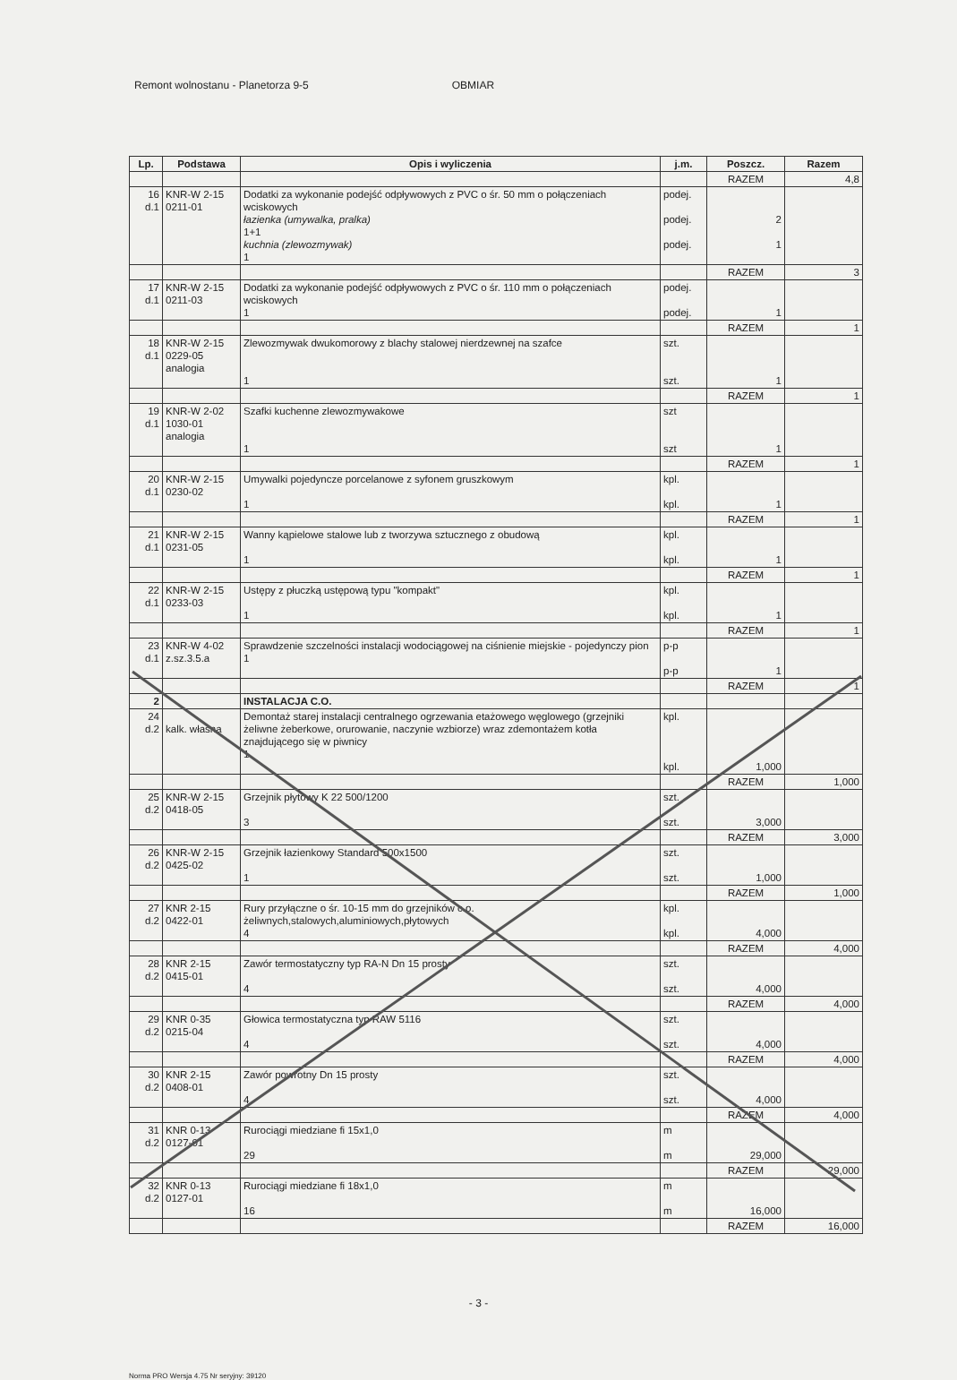Remont wolnostanu - Planetorza 9-5 OBMIAR
| Lp. | Podstawa | Opis i wyliczenia | j.m. | Poszcz. | Razem |
| --- | --- | --- | --- | --- | --- |
| | | | | RAZEM | 4,8 |
| 16 d.1 | KNR-W 2-15 0211-01 | Dodatki za wykonanie podejść odpływowych z PVC o śr. 50 mm o połączeniach wciskowych łazienka (umywalka, pralka) 1+1 kuchnia (zlewozmywak) 1 | podej. podej. podej. | 2 1 | |
| | | | | RAZEM | 3 |
| 17 d.1 | KNR-W 2-15 0211-03 | Dodatki za wykonanie podejść odpływowych z PVC o śr. 110 mm o połączeniach wciskowych 1 | podej. podej. | 1 | |
| | | | | RAZEM | 1 |
| 18 d.1 | KNR-W 2-15 0229-05 analogia | Zlewozmywak dwukomorowy z blachy stalowej nierdzewnej na szafce 1 | szt. szt. | 1 | |
| | | | | RAZEM | 1 |
| 19 d.1 | KNR-W 2-02 1030-01 analogia | Szafki kuchenne zlewozmywakowe 1 | szt szt | 1 | |
| | | | | RAZEM | 1 |
| 20 d.1 | KNR-W 2-15 0230-02 | Umywalki pojedyncze porcelanowe z syfonem gruszkowym 1 | kpl. kpl. | 1 | |
| | | | | RAZEM | 1 |
| 21 d.1 | KNR-W 2-15 0231-05 | Wanny kąpielowe stalowe lub z tworzywa sztucznego z obudową 1 | kpl. kpl. | 1 | |
| | | | | RAZEM | 1 |
| 22 d.1 | KNR-W 2-15 0233-03 | Ustępy z płuczką ustępową typu "kompakt" 1 | kpl. kpl. | 1 | |
| | | | | RAZEM | 1 |
| 23 d.1 | KNR-W 4-02 z.sz.3.5.a | Sprawdzenie szczelności instalacji wodociągowej na ciśnienie miejskie - pojedynczy pion 1 | p-p p-p | 1 | |
| | | | | RAZEM | 1 |
| 2 | | INSTALACJA C.O. | | | |
| 24 d.2 | kalk. własna | Demontaż starej instalacji centralnego ogrzewania etażowego węglowego (grzejniki żeliwne żeberkowe, orurowanie, naczynie wzbiorze) wraz zdemontażem kotła znajdującego się w piwnicy 1 | kpl. kpl. | 1,000 | |
| | | | | RAZEM | 1,000 |
| 25 d.2 | KNR-W 2-15 0418-05 | Grzejnik płytowy K 22 500/1200 3 | szt. szt. | 3,000 | |
| | | | | RAZEM | 3,000 |
| 26 d.2 | KNR-W 2-15 0425-02 | Grzejnik łazienkowy Standard 500x1500 1 | szt. szt. | 1,000 | |
| | | | | RAZEM | 1,000 |
| 27 d.2 | KNR 2-15 0422-01 | Rury przyłączne o śr. 10-15 mm do grzejników c.o. żeliwnych,stalowych,aluminiowych,płytowych 4 | kpl. kpl. | 4,000 | |
| | | | | RAZEM | 4,000 |
| 28 d.2 | KNR 2-15 0415-01 | Zawór termostatyczny typ RA-N Dn 15 prosty 4 | szt. szt. | 4,000 | |
| | | | | RAZEM | 4,000 |
| 29 d.2 | KNR 0-35 0215-04 | Głowica termostatyczna typ RAW 5116 4 | szt. szt. | 4,000 | |
| | | | | RAZEM | 4,000 |
| 30 d.2 | KNR 2-15 0408-01 | Zawór powrotny Dn 15 prosty 4 | szt. szt. | 4,000 | |
| | | | | RAZEM | 4,000 |
| 31 d.2 | KNR 0-13 0127-01 | Rurociągi miedziane fi 15x1,0 29 | m m | 29,000 | |
| | | | | RAZEM | 29,000 |
| 32 d.2 | KNR 0-13 0127-01 | Rurociągi miedziane fi 18x1,0 16 | m m | 16,000 | |
| | | | | RAZEM | 16,000 |
- 3 -
Norma PRO Wersja 4.75 Nr seryjny: 39120